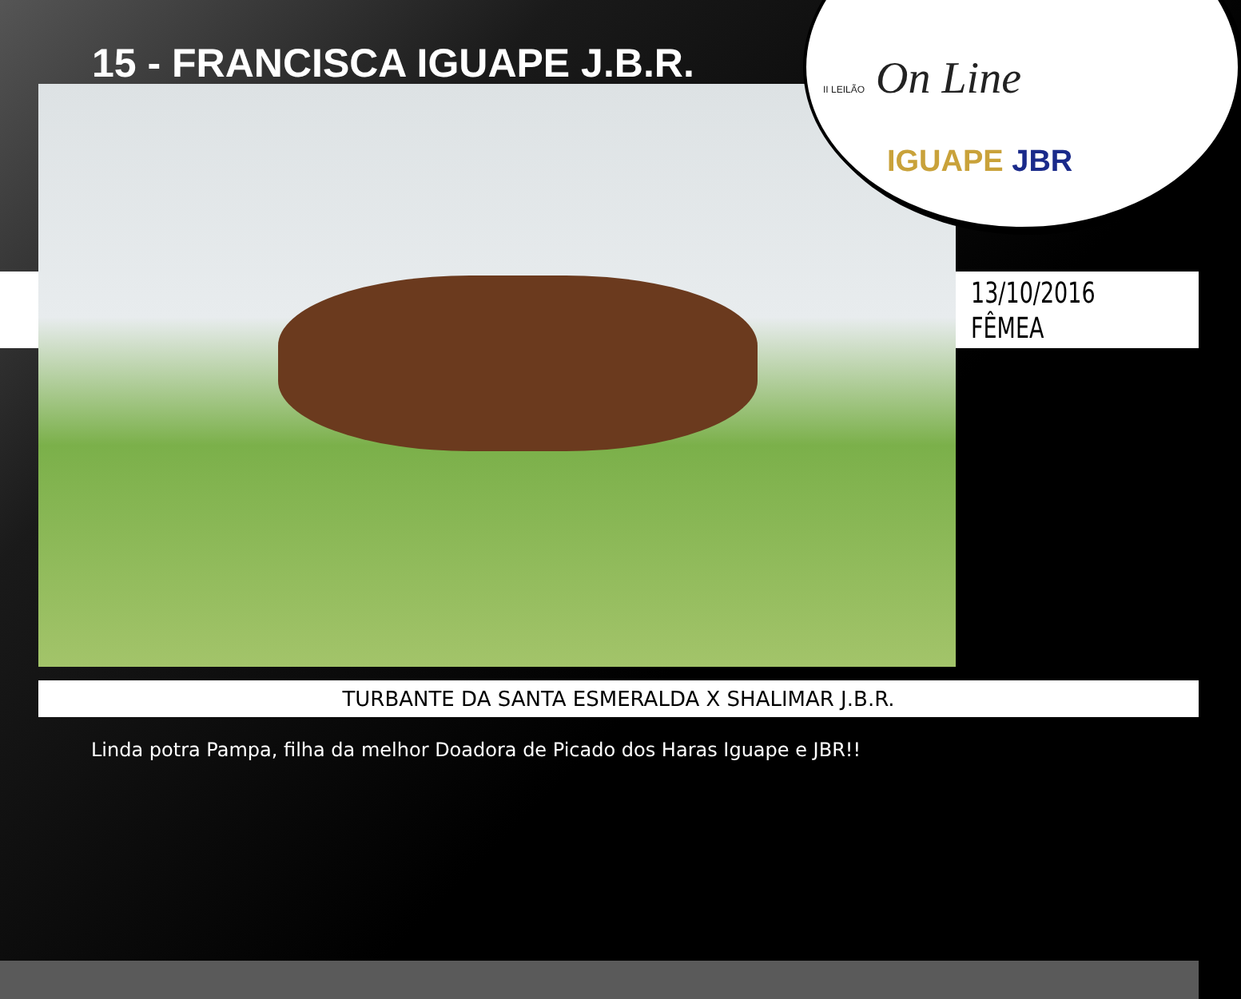15 - FRANCISCA IGUAPE J.B.R. II LEILÃO On Line
IGUAPE JBR
13/10/2016
FÊMEA
TURBANTE DA SANTA ESMERALDA X SHALIMAR J.B.R.
Linda potra Pampa, filha da melhor Doadora de Picado dos Haras Iguape e JBR!!